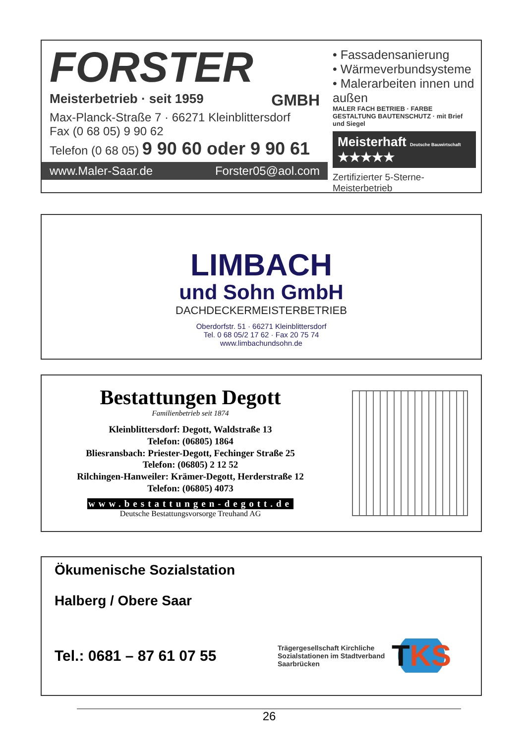FORSTER
Meisterbetrieb · seit 1959 GMBH
Max-Planck-Straße 7 · 66271 Kleinblittersdorf
Fax (0 68 05) 9 90 62
Telefon (0 68 05) 9 90 60 oder 9 90 61
www.Maler-Saar.de Forster05@aol.com
• Fassadensanierung
• Wärmeverbundsysteme
• Malerarbeiten innen und außen
MALER FACH BETRIEB · FARBE GESTALTUNG BAUTENSCHUTZ · mit Brief und Siegel
Meisterhaft Deutsche Bauwirtschaft ★★★★★
Zertifizierter 5-Sterne-Meisterbetrieb
LIMBACH
und Sohn GmbH
DACHDECKERMEISTERBETRIEB
Oberdorfstr. 51 · 66271 Kleinblittersdorf
Tel. 0 68 05/2 17 62 · Fax 20 75 74
www.limbachundsohn.de
Bestattungen Degott
Familienbetrieb seit 1874
Kleinblittersdorf: Degott, Waldstraße 13
Telefon: (06805) 1864
Bliesransbach: Priester-Degott, Fechinger Straße 25
Telefon: (06805) 2 12 52
Rilchingen-Hanweiler: Krämer-Degott, Herderstraße 12
Telefon: (06805) 4073
www.bestattungen-degott.de
Deutsche Bestattungsvorsorge Treuhand AG
Ökumenische Sozialstation
Halberg / Obere Saar
Tel.: 0681 – 87 61 07 55
Trägergesellschaft Kirchliche Sozialstationen im Stadtverband Saarbrücken
TKS
26